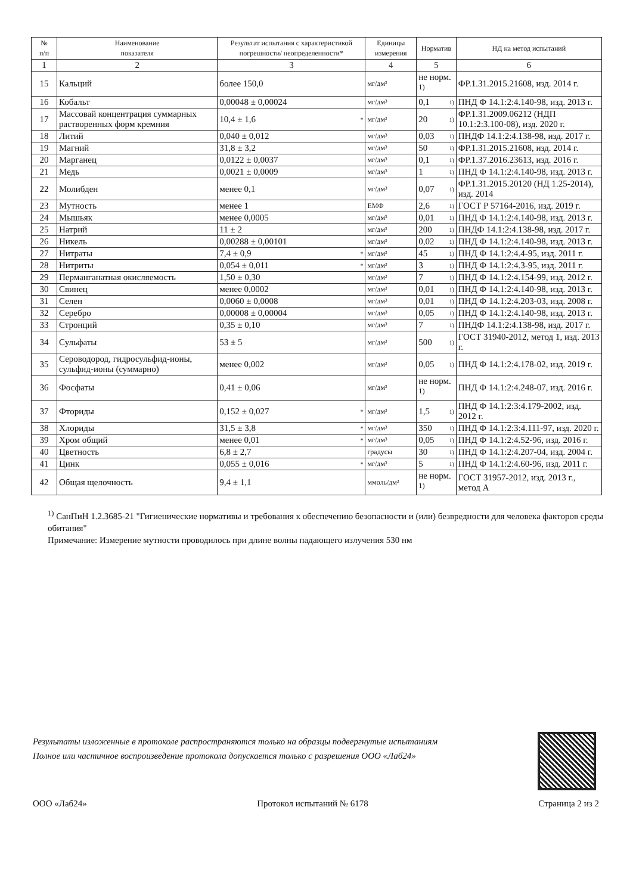| № п/п | Наименование показателя | Результат испытания с характеристикой погрешности/ неопределенности* | Единицы измерения | Норматив | НД на метод испытаний |
| --- | --- | --- | --- | --- | --- |
| 1 | 2 | 3 | 4 | 5 | 6 |
| 15 | Кальций | более 150,0 | мг/дм³ | не норм. <sup>1)</sup> | ФР.1.31.2015.21608, изд. 2014 г. |
| 16 | Кобальт | 0,00048 ± 0,00024 | мг/дм³ | 0,1 1) | ПНД Ф 14.1:2:4.140-98, изд. 2013 г. |
| 17 | Массовай концентрация суммарных растворенных форм кремния | 10,4 ± 1,6 * | мг/дм³ | 20 1) | ФР.1.31.2009.06212 (НДП 10.1:2:3.100-08), изд. 2020 г. |
| 18 | Литий | 0,040 ± 0,012 | мг/дм³ | 0,03 1) | ПНДФ 14.1:2:4.138-98, изд. 2017 г. |
| 19 | Магний | 31,8 ± 3,2 | мг/дм³ | 50 1) | ФР.1.31.2015.21608, изд. 2014 г. |
| 20 | Марганец | 0,0122 ± 0,0037 | мг/дм³ | 0,1 1) | ФР.1.37.2016.23613, изд. 2016 г. |
| 21 | Медь | 0,0021 ± 0,0009 | мг/дм³ | 1 1) | ПНД Ф 14.1:2:4.140-98, изд. 2013 г. |
| 22 | Молибден | менее 0,1 | мг/дм³ | 0,07 1) | ФР.1.31.2015.20120 (НД 1.25-2014), изд. 2014 |
| 23 | Мутность | менее 1 | ЕМФ | 2,6 1) | ГОСТ Р 57164-2016, изд. 2019 г. |
| 24 | Мышьяк | менее 0,0005 | мг/дм³ | 0,01 1) | ПНД Ф 14.1:2:4.140-98, изд. 2013 г. |
| 25 | Натрий | 11 ± 2 | мг/дм³ | 200 1) | ПНДФ 14.1:2:4.138-98, изд. 2017 г. |
| 26 | Никель | 0,00288 ± 0,00101 | мг/дм³ | 0,02 1) | ПНД Ф 14.1:2:4.140-98, изд. 2013 г. |
| 27 | Нитраты | 7,4 ± 0,9 * | мг/дм³ | 45 1) | ПНД Ф 14.1:2:4.4-95, изд. 2011 г. |
| 28 | Нитриты | 0,054 ± 0,011 * | мг/дм³ | 3 1) | ПНД Ф 14.1:2:4.3-95, изд. 2011 г. |
| 29 | Перманганатная окисляемость | 1,50 ± 0,30 | мг/дм³ | 7 1) | ПНД Ф 14.1:2:4.154-99, изд. 2012 г. |
| 30 | Свинец | менее 0,0002 | мг/дм³ | 0,01 1) | ПНД Ф 14.1:2:4.140-98, изд. 2013 г. |
| 31 | Селен | 0,0060 ± 0,0008 | мг/дм³ | 0,01 1) | ПНД Ф 14.1:2:4.203-03, изд. 2008 г. |
| 32 | Серебро | 0,00008 ± 0,00004 | мг/дм³ | 0,05 1) | ПНД Ф 14.1:2:4.140-98, изд. 2013 г. |
| 33 | Стронций | 0,35 ± 0,10 | мг/дм³ | 7 1) | ПНДФ 14.1:2:4.138-98, изд. 2017 г. |
| 34 | Сульфаты | 53 ± 5 | мг/дм³ | 500 1) | ГОСТ 31940-2012, метод 1, изд. 2013 г. |
| 35 | Сероводород, гидросульфид-ионы, сульфид-ионы (суммарно) | менее 0,002 | мг/дм³ | 0,05 1) | ПНД Ф 14.1:2:4.178-02, изд. 2019 г. |
| 36 | Фосфаты | 0,41 ± 0,06 | мг/дм³ | не норм. <sup>1)</sup> | ПНД Ф 14.1:2:4.248-07, изд. 2016 г. |
| 37 | Фториды | 0,152 ± 0,027 * | мг/дм³ | 1,5 1) | ПНД Ф 14.1:2:3:4.179-2002, изд. 2012 г. |
| 38 | Хлориды | 31,5 ± 3,8 * | мг/дм³ | 350 1) | ПНД Ф 14.1:2:3:4.111-97, изд. 2020 г. |
| 39 | Хром общий | менее 0,01 * | мг/дм³ | 0,05 1) | ПНД Ф 14.1:2:4.52-96, изд. 2016 г. |
| 40 | Цветность | 6,8 ± 2,7 | градусы | 30 1) | ПНД Ф 14.1:2:4.207-04, изд. 2004 г. |
| 41 | Цинк | 0,055 ± 0,016 * | мг/дм³ | 5 1) | ПНД Ф 14.1:2:4.60-96, изд. 2011 г. |
| 42 | Общая щелочность | 9,4 ± 1,1 | ммоль/дм³ | не норм. <sup>1)</sup> | ГОСТ 31957-2012, изд. 2013 г., метод А |
<sup>1)</sup> СанПиН 1.2.3685-21 "Гигиенические нормативы и требования к обеспечению безопасности и (или) безвредности для человека факторов среды обитания"
Примечание: Измерение мутности проводилось при длине волны падающего излучения 530 нм
Результаты изложенные в протоколе распространяются только на образцы подвергнутые испытаниям
Полное или частичное воспроизведение протокола допускается только с разрешения ООО «Лаб24»
ООО «Лаб24» Протокол испытаний № 6178 Страница 2 из 2